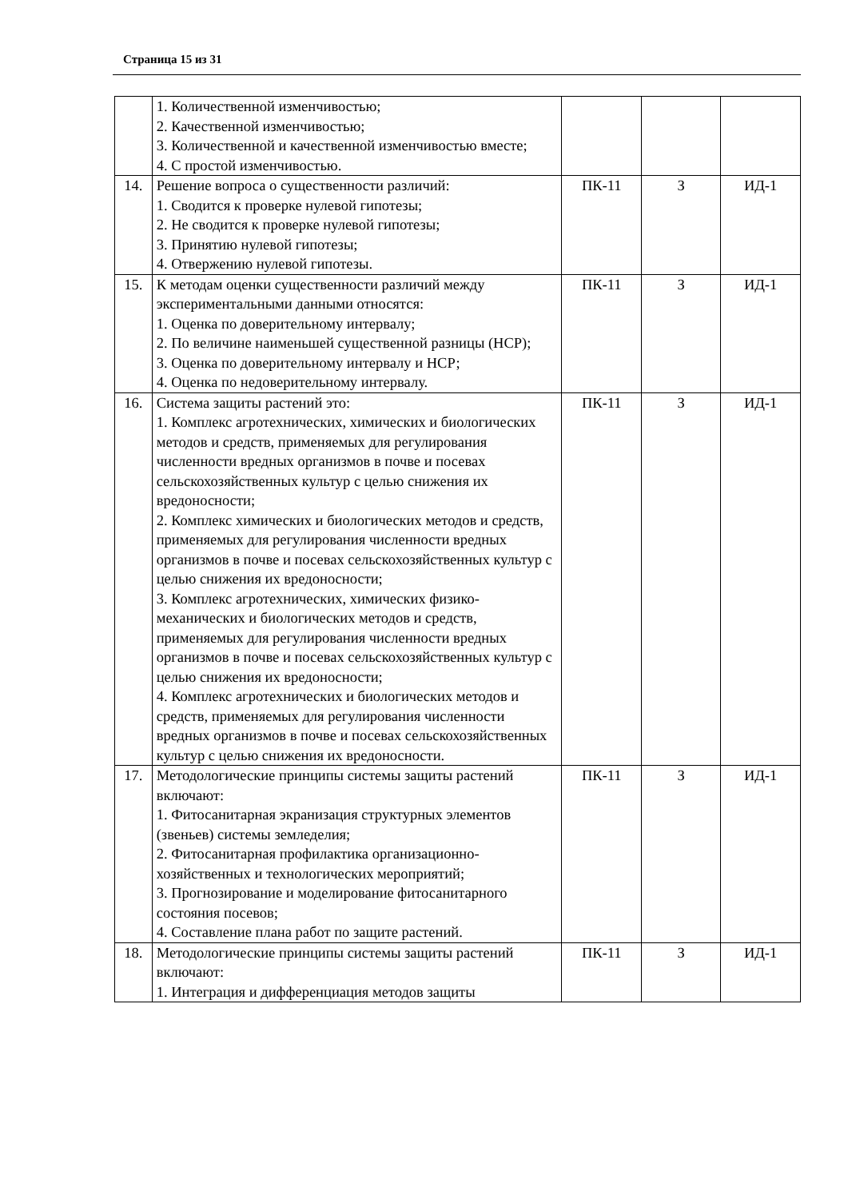Страница 15 из 31
| | 1. Количественной изменчивостью; 2. Качественной изменчивостью; 3. Количественной и качественной изменчивостью вместе; 4. С простой изменчивостью. | | | |
| 14. | Решение вопроса о существенности различий: 1. Сводится к проверке нулевой гипотезы; 2. Не сводится к проверке нулевой гипотезы; 3. Принятию нулевой гипотезы; 4. Отвержению нулевой гипотезы. | ПК-11 | З | ИД-1 |
| 15. | К методам оценки существенности различий между экспериментальными данными относятся: 1. Оценка по доверительному интервалу; 2. По величине наименьшей существенной разницы (НСР); 3. Оценка по доверительному интервалу и НСР; 4. Оценка по недоверительному интервалу. | ПК-11 | З | ИД-1 |
| 16. | Система защиты растений это: 1. Комплекс агротехнических, химических и биологических методов и средств, применяемых для регулирования численности вредных организмов в почве и посевах сельскохозяйственных культур с целью снижения их вредоносности; 2. Комплекс химических и биологических методов и средств, применяемых для регулирования численности вредных организмов в почве и посевах сельскохозяйственных культур с целью снижения их вредоносности; 3. Комплекс агротехнических, химических физико-механических и биологических методов и средств, применяемых для регулирования численности вредных организмов в почве и посевах сельскохозяйственных культур с целью снижения их вредоносности; 4. Комплекс агротехнических и биологических методов и средств, применяемых для регулирования численности вредных организмов в почве и посевах сельскохозяйственных культур с целью снижения их вредоносности. | ПК-11 | З | ИД-1 |
| 17. | Методологические принципы системы защиты растений включают: 1. Фитосанитарная экранизация структурных элементов (звеньев) системы земледелия; 2. Фитосанитарная профилактика организационно-хозяйственных и технологических мероприятий; 3. Прогнозирование и моделирование фитосанитарного состояния посевов; 4. Составление плана работ по защите растений. | ПК-11 | З | ИД-1 |
| 18. | Методологические принципы системы защиты растений включают: 1. Интеграция и дифференциация методов защиты | ПК-11 | З | ИД-1 |